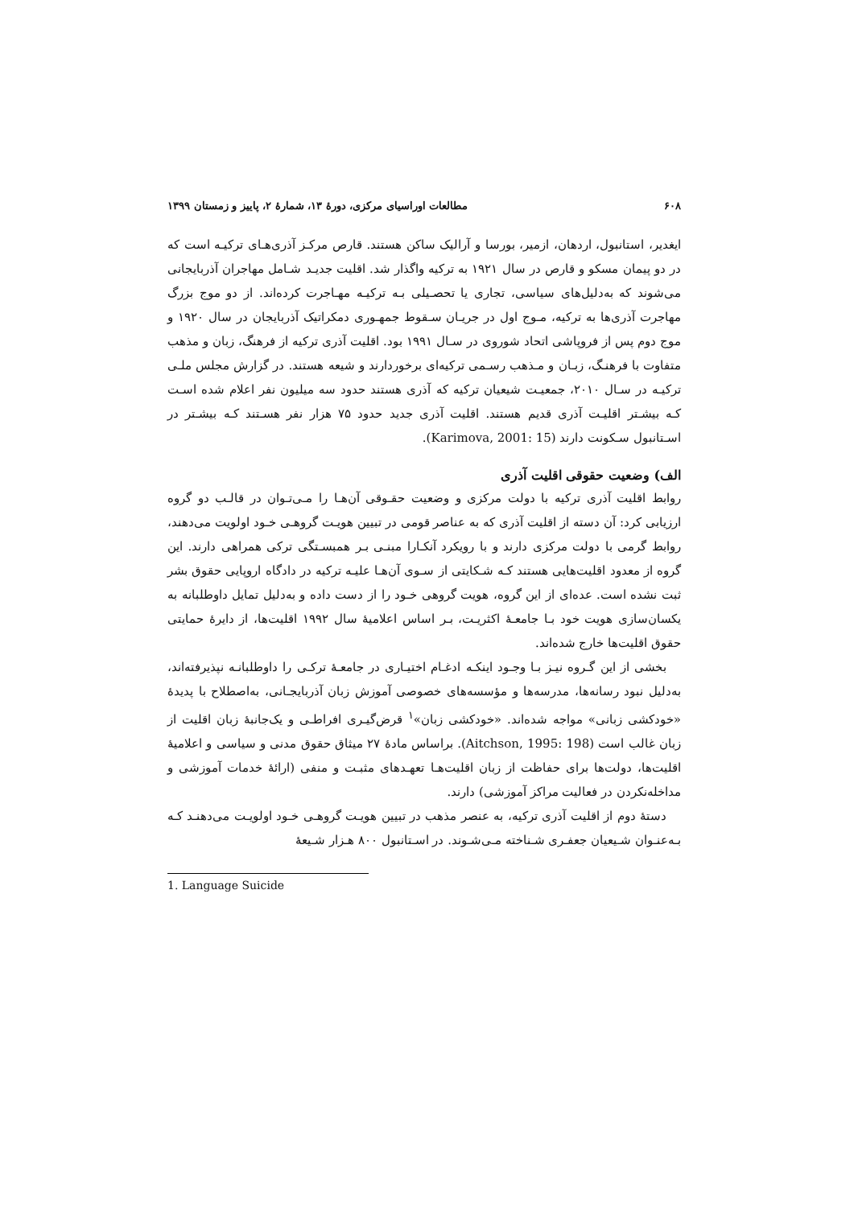۶۰۸ مطالعات اوراسیای مرکزی، دورۀ ۱۳، شمارۀ ۲، پاییز و زمستان ۱۳۹۹
ایغدیر، استانبول، اردهان، ازمیر، بورسا و آرالیک ساکن هستند. قارص مرکـز آذری‌هـای ترکیـه است که در دو پیمان مسکو و قارص در سال ۱۹۲۱ به ترکیه واگذار شد. اقلیت جدیـد شـامل مهاجران آذربایجانی می‌شوند که به‌دلیل‌های سیاسی، تجاری یا تحصـیلی بـه ترکیـه مهـاجرت کرده‌اند. از دو موج بزرگ مهاجرت آذری‌ها به ترکیه، مـوج اول در جریـان سـقوط جمهـوری دمکراتیک آذربایجان در سال ۱۹۲۰ و موج دوم پس از فروپاشی اتحاد شوروی در سـال ۱۹۹۱ بود. اقلیت آذری ترکیه از فرهنگ، زبان و مذهب متفاوت با فرهنـگ، زبـان و مـذهب رسـمی ترکیه‌ای برخوردارند و شیعه هستند. در گزارش مجلس ملـی ترکیـه در سـال ۲۰۱۰، جمعیـت شیعیان ترکیه که آذری هستند حدود سه میلیون نفر اعلام شده اسـت کـه بیشـتر اقلیـت آذری قدیم هستند. اقلیت آذری جدید حدود ۷۵ هزار نفر هسـتند کـه بیشـتر در اسـتانبول سـکونت دارند (Karimova, 2001: 15).
الف) وضعیت حقوقی اقلیت آذری
روابط اقلیت آذری ترکیه با دولت مرکزی و وضعیت حقـوقی آن‌هـا را مـی‌تـوان در قالـب دو گروه ارزیابی کرد: آن دسته از اقلیت آذری که به عناصر قومی در تبیین هویـت گروهـی خـود اولویت می‌دهند، روابط گرمی با دولت مرکزی دارند و با رویکرد آنکـارا مبنـی بـر همبسـتگی ترکی همراهی دارند. این گروه از معدود اقلیت‌هایی هستند کـه شـکایتی از سـوی آن‌هـا علیـه ترکیه در دادگاه اروپایی حقوق بشر ثبت نشده است. عده‌ای از این گروه، هویت گروهی خـود را از دست داده و به‌دلیل تمایل داوطلبانه به یکسان‌سازی هویت خود بـا جامعـۀ اکثریـت، بـر اساس اعلامیۀ سال ۱۹۹۲ اقلیت‌ها، از دایرۀ حمایتی حقوق اقلیت‌ها خارج شده‌اند.
بخشی از این گـروه نیـز بـا وجـود اینکـه ادغـام اختیـاری در جامعـۀ ترکـی را داوطلبانـه نپذیرفته‌اند، به‌دلیل نبود رسانه‌ها، مدرسه‌ها و مؤسسه‌های خصوصی آموزش زبان آذربایجـانی، به‌اصطلاح با پدیدۀ «خودکشی زبانی» مواجه شده‌اند. «خودکشی زبان»<sup>۱</sup> قرض‌گیـری افراطـی و یک‌جانبۀ زبان اقلیت از زبان غالب است (Aitchson, 1995: 198). براساس مادۀ ۲۷ میثاق حقوق مدنی و سیاسی و اعلامیۀ اقلیت‌ها، دولت‌ها برای حفاظت از زبان اقلیت‌هـا تعهـدهای مثبـت و منفی (ارائۀ خدمات آموزشی و مداخله‌نکردن در فعالیت مراکز آموزشی) دارند.
دستۀ دوم از اقلیت آذری ترکیه، به عنصر مذهب در تبیین هویـت گروهـی خـود اولویـت می‌دهنـد کـه بـه‌عنـوان شـیعیان جعفـری شـناخته مـی‌شـوند. در اسـتانبول ۸۰۰ هـزار شـیعۀ
1. Language Suicide